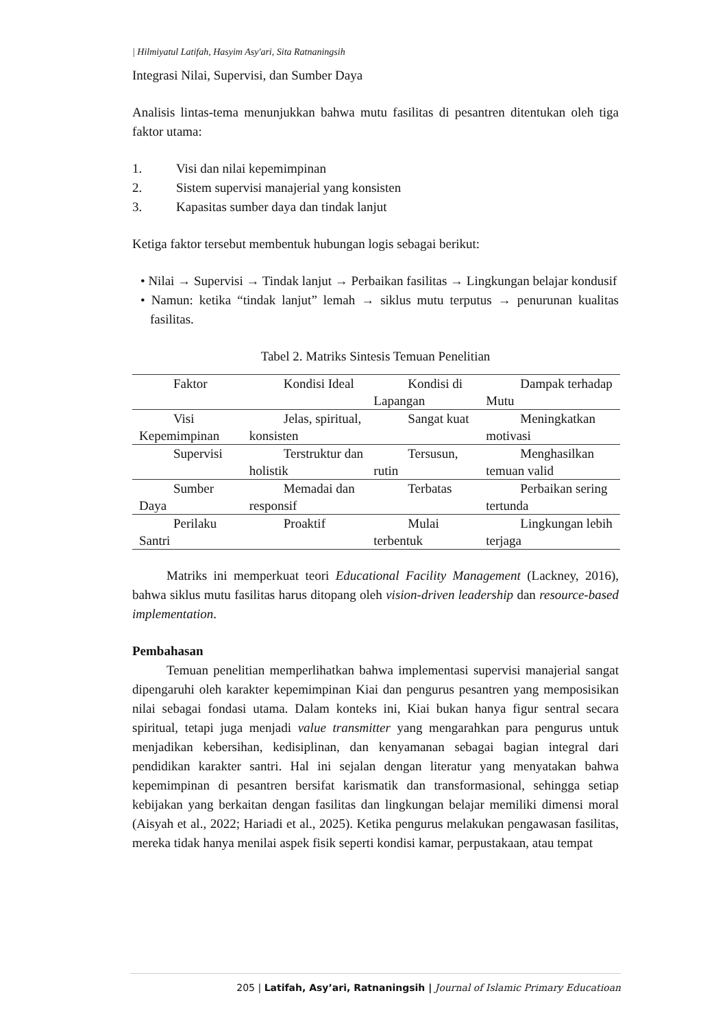| Hilmiyatul Latifah, Hasyim Asy'ari, Sita Ratnaningsih
Integrasi Nilai, Supervisi, dan Sumber Daya
Analisis lintas-tema menunjukkan bahwa mutu fasilitas di pesantren ditentukan oleh tiga faktor utama:
1. Visi dan nilai kepemimpinan
2. Sistem supervisi manajerial yang konsisten
3. Kapasitas sumber daya dan tindak lanjut
Ketiga faktor tersebut membentuk hubungan logis sebagai berikut:
• Nilai → Supervisi → Tindak lanjut → Perbaikan fasilitas → Lingkungan belajar kondusif
• Namun: ketika “tindak lanjut” lemah → siklus mutu terputus → penurunan kualitas fasilitas.
Tabel 2. Matriks Sintesis Temuan Penelitian
| Faktor | Kondisi Ideal | Kondisi di Lapangan | Dampak terhadap Mutu |
| Visi Kepemimpinan | Jelas, spiritual, konsisten | Sangat kuat | Meningkatkan motivasi |
| Supervisi | Terstruktur dan holistik | Tersusun, rutin | Menghasilkan temuan valid |
| Sumber Daya | Memadai dan responsif | Terbatas | Perbaikan sering tertunda |
| Perilaku Santri | Proaktif | Mulai terbentuk | Lingkungan lebih terjaga |
Matriks ini memperkuat teori Educational Facility Management (Lackney, 2016), bahwa siklus mutu fasilitas harus ditopang oleh vision-driven leadership dan resource-based implementation.
Pembahasan
Temuan penelitian memperlihatkan bahwa implementasi supervisi manajerial sangat dipengaruhi oleh karakter kepemimpinan Kiai dan pengurus pesantren yang memposisikan nilai sebagai fondasi utama. Dalam konteks ini, Kiai bukan hanya figur sentral secara spiritual, tetapi juga menjadi value transmitter yang mengarahkan para pengurus untuk menjadikan kebersihan, kedisiplinan, dan kenyamanan sebagai bagian integral dari pendidikan karakter santri. Hal ini sejalan dengan literatur yang menyatakan bahwa kepemimpinan di pesantren bersifat karismatik dan transformasional, sehingga setiap kebijakan yang berkaitan dengan fasilitas dan lingkungan belajar memiliki dimensi moral (Aisyah et al., 2022; Hariadi et al., 2025). Ketika pengurus melakukan pengawasan fasilitas, mereka tidak hanya menilai aspek fisik seperti kondisi kamar, perpustakaan, atau tempat
205 | Latifah, Asy’ari, Ratnaningsih | Journal of Islamic Primary Educatioan